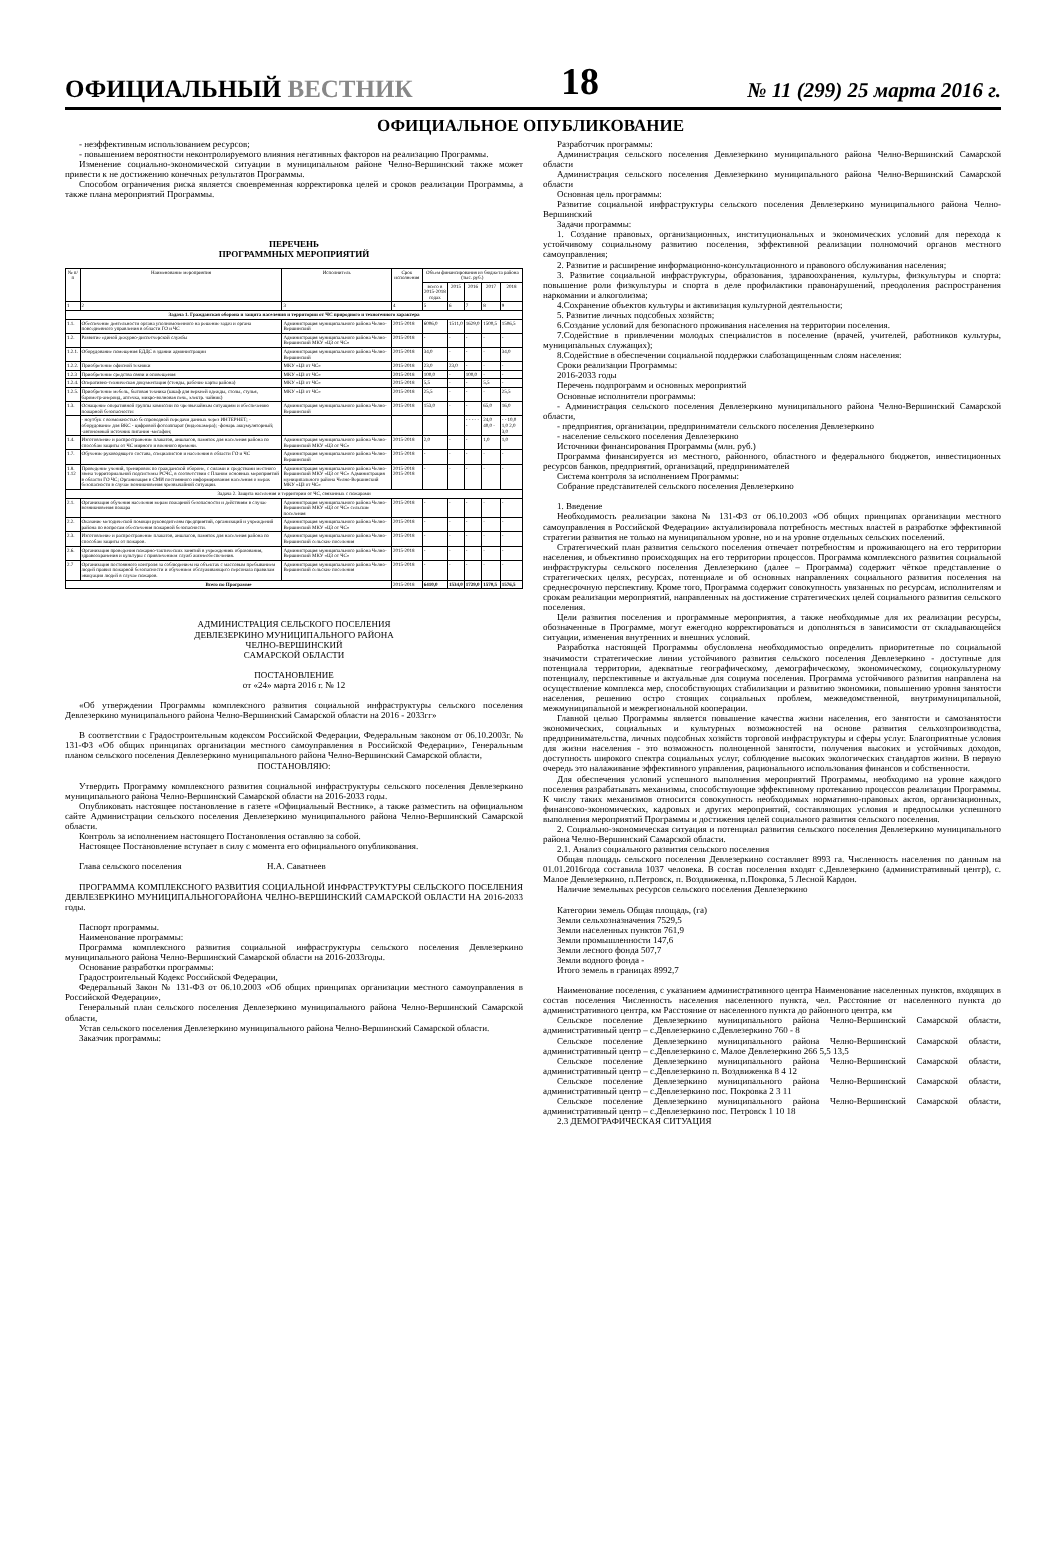ОФИЦИАЛЬНЫЙ ВЕСТНИК 18 № 11 (299) 25 марта 2016 г.
ОФИЦИАЛЬНОЕ ОПУБЛИКОВАНИЕ
- неэффективным использованием ресурсов;
- повышением вероятности неконтролируемого влияния негативных факторов на реализацию Программы.
Изменение социально-экономической ситуации в муниципальном районе Челно-Вершинский также может привести к не достижению конечных результатов Программы.
Способом ограничения риска является своевременная корректировка целей и сроков реализации Программы, а также плана мероприятий Программы.
ПЕРЕЧЕНЬ
ПРОГРАММНЫХ МЕРОПРИЯТИЙ
| № п/п | Наименование мероприятия | Исполнитель | Срок исполнения | Объем финансирования из бюджета района (тыс. руб.) | | | | |
| --- | --- | --- | --- | --- | --- | --- | --- | --- |
| | | | | всего в 2015-2018 годах | 2015 | 2016 | 2017 | 2018 |
| 1 | 2 | 3 | 4 | 5 | 6 | 7 | 8 | 9 |
| Задача 1. Гражданская оборона и защита населения и территории от ЧС природного и техногенного характера | | | | | | | | |
| 1.1. | Обеспечение деятельности органа уполномоченного на решение задач и органа повседневного управления в области ГО и ЧС | Администрация муниципального района Челно-Вершинский | 2015-2018 | 6006,0 | 1511,0 | 1629,0 | 1500,5 | 1506,5 |
| 1.2. | Развитие единой дежурно-диспетчерской службы | Администрация муниципального района Челно-Вершинский МКУ «ЦЗ от ЧС» | 2015-2018 | - | - | - | - | - |
| 1.2.1. | Оборудование помещения ЕДДС в здании администрации | Администрация муниципального района Челно-Вершинский | 2015-2018 | 34,0 | - | - | - | 34,0 |
| 1.2.2. | Приобретение офисной техники | МКУ «ЦЗ от ЧС» | 2015-2018 | 23,0 | 23,0 | - | - | - |
| 1.2.3 | Приобретение средства связи и оповещения | МКУ «ЦЗ от ЧС» | 2015-2018 | 100,0 | - | 100,0 | - | - |
| 1.2.4. | Оперативно-техническая документация (стенды, рабочие карты района) | МКУ «ЦЗ от ЧС» | 2015-2018 | 5,5 | - | - | 5,5 | - |
| 1.2.5. | Приобретение мебель, бытовая техника (шкаф для верхней одежды, столы, стулья, барометр-анероид, аптечка, микро-волновая печь, электр. чайник) | МКУ «ЦЗ от ЧС» | 2015-2018 | 25,5 | - | - | - | 25,5 |
| 1.3. | Оснащение оперативной группы комиссии по чрезвычайным ситуациям и обеспечению пожарной безопасности: | Администрация муниципального района Челно-Вершинский | 2015-2018 | 153,0 | - | - | 65,0 | 16,0 |
| | - ноутбук с возможностью беспроводной передачи данных через ИНТЕРНЕТ; - оборудование для ВКС - цифровой фотоаппарат (видеокамера); -фонарь аккумуляторный; -автономный источник питания -мегафон; | | | | | - - - - - - | 24,0 40,0 - | - - 10,0 1,0 2,0 3,0 |
| 1.4. | Изготовление и распространение плакатов, аншлагов, памяток для населения района по способам защиты от ЧС мирного и военного времени. | Администрация муниципального района Челно-Вершинский МКУ «ЦЗ от ЧС» | 2015-2018 | 2,0 | - | - | 1,0 | 1,0 |
| 1.7. | Обучение руководящего состава, специалистов и населения в области ГО и ЧС | Администрация муниципального района Челно-Вершинский | 2015-2018 | - | - | - | - | - |
| 1.8. 1.12 | Проведение учений, тренировок по гражданской обороне, с силами и средствами местного звена территориальной подсистемы РСЧС, в соответствии с Планом основных мероприятий в области ГО ЧС; Организация в СМИ постоянного информирования населения о мерах безопасности в случае возникновения чрезвычайной ситуации. | Администрация муниципального района Челно-Вершинский МКУ «ЦЗ от ЧС» Администрация муниципального района Челно-Вершинский МКУ «ЦЗ от ЧС» | 2015-2018 2015-2018 | - | - | - | - | - |
| Задача 2. Защита населения и территории от ЧС, связанных с пожарами | | | | | | | | |
| 2.1. | Организация обучения населения мерам пожарной безопасности и действиям в случае возникновения пожара | Администрация муниципального района Челно-Вершинский МКУ «ЦЗ от ЧС» сельские поселения | 2015-2018 | - | - | - | - | - |
| 2.2. | Оказание методической помощи руководителям предприятий, организаций и учреждений района по вопросам обеспечения пожарной безопасности. | Администрация муниципального района Челно-Вершинский МКУ «ЦЗ от ЧС» | 2015-2018 | - | - | - | - | - |
| 2.3. | Изготовление и распространение плакатов, аншлагов, памяток для населения района по способам защиты от пожаров. | Администрация муниципального района Челно-Вершинский сельские поселения | 2015-2018 | - | - | - | - | - |
| 2.6. | Организация проведения пожарно-тактических занятий в учреждениях образования, здравоохранения и культуры с привлечением служб жизнеобеспечения. | Администрация муниципального района Челно-Вершинский МКУ «ЦЗ от ЧС» | 2015-2018 | - | - | - | - | - |
| 2.7 | Организация постоянного контроля за соблюдением на объектах с массовым пребыванием людей правил пожарной безопасности и обучением обслуживающего персонала правилам эвакуации людей в случае пожаров. | Администрация муниципального района Челно-Вершинский сельские поселения | 2015-2018 | - | - | - | - | - |
| Всего по Программе | | | 2015-2018 | 6410,0 | 1534,0 | 1729,0 | 1570,5 | 1576,5 |
АДМИНИСТРАЦИЯ СЕЛЬСКОГО ПОСЕЛЕНИЯ
ДЕВЛЕЗЕРКИНО МУНИЦИПАЛЬНОГО РАЙОНА
ЧЕЛНО-ВЕРШИНСКИЙ
САМАРСКОЙ ОБЛАСТИ
ПОСТАНОВЛЕНИЕ
от «24» марта 2016 г. № 12
«Об утверждении Программы комплексного развития социальной инфраструктуры сельского поселения Девлезеркино муниципального района Челно-Вершинский Самарской области на 2016 - 2033гг»
В соответствии с Градостроительным кодексом Российской Федерации, Федеральным законом от 06.10.2003г. № 131-ФЗ «Об общих принципах организации местного самоуправления в Российской Федерации», Генеральным планом сельского поселения Девлезеркино муниципального района Челно-Вершинский Самарской области,
ПОСТАНОВЛЯЮ:
Утвердить Программу комплексного развития социальной инфраструктуры сельского поселения Девлезеркино муниципального района Челно-Вершинский Самарской области на 2016-2033 годы.
Опубликовать настоящее постановление в газете «Официальный Вестник», а также разместить на официальном сайте Администрации сельского поселения Девлезеркино муниципального района Челно-Вершинский Самарской области.
Контроль за исполнением настоящего Постановления оставляю за собой.
Настоящее Постановление вступает в силу с момента его официального опубликования.
Глава сельского поселения Н.А. Саватнеев
ПРОГРАММА КОМПЛЕКСНОГО РАЗВИТИЯ СОЦИАЛЬНОЙ ИНФРАСТРУКТУРЫ СЕЛЬСКОГО ПОСЕЛЕНИЯ ДЕВЛЕЗЕРКИНО МУНИЦИПАЛЬНОГОРАЙОНА ЧЕЛНО-ВЕРШИНСКИЙ САМАРСКОЙ ОБЛАСТИ НА 2016-2033 годы.
Паспорт программы.
Наименование программы:
Программа комплексного развития социальной инфраструктуры сельского поселения Девлезеркино муниципального района Челно-Вершинский Самарской области на 2016-2033годы.
Основание разработки программы:
Градостроительный Кодекс Российской Федерации,
Федеральный Закон № 131-ФЗ от 06.10.2003 «Об общих принципах организации местного самоуправления в Российской Федерации»,
Генеральный план сельского поселения Девлезеркино муниципального района Челно-Вершинский Самарской области,
Устав сельского поселения Девлезеркино муниципального района Челно-Вершинский Самарской области.
Заказчик программы:
Разработчик программы:
Администрация сельского поселения Девлезеркино муниципального района Челно-Вершинский Самарской области
Администрация сельского поселения Девлезеркино муниципального района Челно-Вершинский Самарской области
Основная цель программы:
Развитие социальной инфраструктуры сельского поселения Девлезеркино муниципального района Челно-Вершинский
Задачи программы:
1. Создание правовых, организационных, институциональных и экономических условий для перехода к устойчивому социальному развитию поселения, эффективной реализации полномочий органов местного самоуправления;
2. Развитие и расширение информационно-консультационного и правового обслуживания населения;
3. Развитие социальной инфраструктуры, образования, здравоохранения, культуры, физкультуры и спорта: повышение роли физкультуры и спорта в деле профилактики правонарушений, преодоления распространения наркомании и алкоголизма;
4.Сохранение объектов культуры и активизация культурной деятельности;
5. Развитие личных подсобных хозяйств;
6.Создание условий для безопасного проживания населения на территории поселения.
7.Содействие в привлечении молодых специалистов в поселение (врачей, учителей, работников культуры, муниципальных служащих);
8.Содействие в обеспечении социальной поддержки слабозащищенным слоям населения:
Сроки реализации Программы:
2016-2033 годы
Перечень подпрограмм и основных мероприятий
Основные исполнители программы:
- Администрация сельского поселения Девлезеркино муниципального района Челно-Вершинский Самарской области,
- предприятия, организации, предприниматели сельского поселения Девлезеркино
- население сельского поселения Девлезеркино
Источники финансирования Программы (млн. руб.)
Программа финансируется из местного, районного, областного и федерального бюджетов, инвестиционных ресурсов банков, предприятий, организаций, предпринимателей
Система контроля за исполнением Программы:
Собрание представителей сельского поселения Девлезеркино
1. Введение
Необходимость реализации закона № 131-ФЗ от 06.10.2003 «Об общих принципах организации местного самоуправления в Российской Федерации» актуализировала потребность местных властей в разработке эффективной стратегии развития не только на муниципальном уровне, но и на уровне отдельных сельских поселений.
Стратегический план развития сельского поселения отвечает потребностям и проживающего на его территории населения, и объективно происходящих на его территории процессов. Программа комплексного развития социальной инфраструктуры сельского поселения Девлезеркино (далее – Программа) содержит чёткое представление о стратегических целях, ресурсах, потенциале и об основных направлениях социального развития поселения на среднесрочную перспективу. Кроме того, Программа содержит совокупность увязанных по ресурсам, исполнителям и срокам реализации мероприятий, направленных на достижение стратегических целей социального развития сельского поселения.
Цели развития поселения и программные мероприятия, а также необходимые для их реализации ресурсы, обозначенные в Программе, могут ежегодно корректироваться и дополняться в зависимости от складывающейся ситуации, изменения внутренних и внешних условий.
Разработка настоящей Программы обусловлена необходимостью определить приоритетные по социальной значимости стратегические линии устойчивого развития сельского поселения Девлезеркино - доступные для потенциала территории, адекватные географическому, демографическому, экономическому, социокультурному потенциалу, перспективные и актуальные для социума поселения. Программа устойчивого развития направлена на осуществление комплекса мер, способствующих стабилизации и развитию экономики, повышению уровня занятости населения, решению остро стоящих социальных проблем, межведомственной, внутримуниципальной, межмуниципальной и межрегиональной кооперации.
Главной целью Программы является повышение качества жизни населения, его занятости и самозанятости экономических, социальных и культурных возможностей на основе развития сельхозпроизводства, предпринимательства, личных подсобных хозяйств торговой инфраструктуры и сферы услуг. Благоприятные условия для жизни населения - это возможность полноценной занятости, получения высоких и устойчивых доходов, доступность широкого спектра социальных услуг, соблюдение высоких экологических стандартов жизни. В первую очередь это налаживание эффективного управления, рационального использования финансов и собственности.
Для обеспечения условий успешного выполнения мероприятий Программы, необходимо на уровне каждого поселения разрабатывать механизмы, способствующие эффективному протеканию процессов реализации Программы. К числу таких механизмов относится совокупность необходимых нормативно-правовых актов, организационных, финансово-экономических, кадровых и других мероприятий, составляющих условия и предпосылки успешного выполнения мероприятий Программы и достижения целей социального развития сельского поселения.
2. Социально-экономическая ситуация и потенциал развития сельского поселения Девлезеркино муниципального района Челно-Вершинский Самарской области.
2.1. Анализ социального развития сельского поселения
Общая площадь сельского поселения Девлезеркино составляет 8993 га. Численность населения по данным на 01.01.2016года составила 1037 человека. В состав поселения входят с.Девлезеркино (административный центр), с. Малое Девлезеркино, п.Петровск, п. Воздвиженка, п.Покровка, 5 Лесной Кардон.
Наличие земельных ресурсов сельского поселения Девлезеркино
Категории земель Общая площадь, (га)
Земли сельхозназначения 7529,5
Земли населенных пунктов 761,9
Земли промышленности 147,6
Земли лесного фонда 507,7
Земли водного фонда -
Итого земель в границах 8992,7
Наименование поселения, с указанием административного центра Наименование населенных пунктов, входящих в состав поселения Численность населения населенного пункта, чел. Расстояние от населенного пункта до административного центра, км Расстояние от населенного пункта до районного центра, км
Сельское поселение Девлезеркино муниципального района Челно-Вершинский Самарской области, административный центр – с.Девлезеркино с.Девлезеркино 760 - 8
Сельское поселение Девлезеркино муниципального района Челно-Вершинский Самарской области, административный центр – с.Девлезеркино с. Малое Девлезеркино 266 5,5 13,5
Сельское поселение Девлезеркино муниципального района Челно-Вершинский Самарской области, административный центр – с.Девлезеркино п. Воздвиженка 8 4 12
Сельское поселение Девлезеркино муниципального района Челно-Вершинский Самарской области, административный центр – с.Девлезеркино пос. Покровка 2 3 11
Сельское поселение Девлезеркино муниципального района Челно-Вершинский Самарской области, административный центр – с.Девлезеркино пос. Петровск 1 10 18
2.3 ДЕМОГРАФИЧЕСКАЯ СИТУАЦИЯ